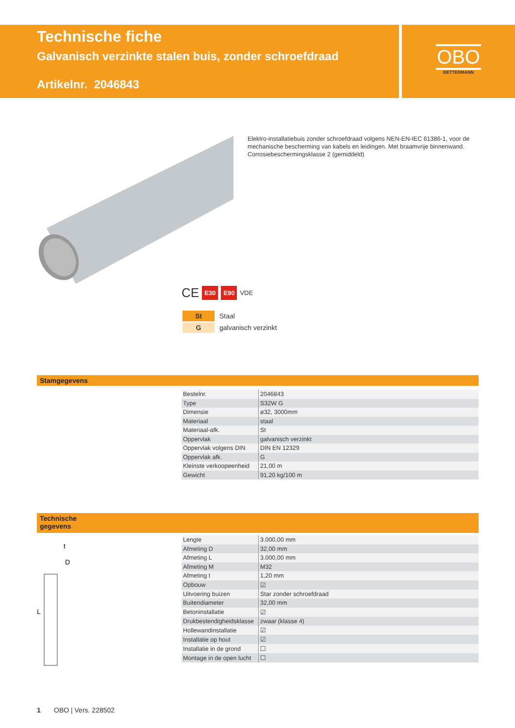Technische fiche
Galvanisch verzinkte stalen buis, zonder schroefdraad
Artikelnr. 2046843
OBO
BETTERMANN
Elektro-installatiebuis zonder schroefdraad volgens NEN-EN-IEC 61386-1, voor de mechanische bescherming van kabels en leidingen. Met braamvrije binnenwand. Corrosiebeschermingsklasse 2 (gemiddeld)
CE E30 E90 VDE
| St | Staal |
| G | galvanisch verzinkt |
Stamgegevens
| Bestelnr. | 2046843 |
| Type | S32W G |
| Dimensie | ø32, 3000mm |
| Materiaal | staal |
| Materiaal-afk. | St |
| Oppervlak | galvanisch verzinkt |
| Oppervlak volgens DIN | DIN EN 12329 |
| Oppervlak afk. | G |
| Kleinste verkoopeenheid | 21,00 m |
| Gewicht | 91,20 kg/100 m |
Technische
gegevens
t
D
L
| Lengte | 3.000,00 mm |
| Afmeting D | 32,00 mm |
| Afmeting L | 3.000,00 mm |
| Afmeting M | M32 |
| Afmeting t | 1,20 mm |
| Opbouw | ☑ |
| Uitvoering buizen | Star zonder schroefdraad |
| Buitendiameter | 32,00 mm |
| Betoninstallatie | ☑ |
| Drukbestendigheidsklasse | zwaar (klasse 4) |
| Hollewandinstallatie | ☑ |
| Installatie op hout | ☑ |
| Installatie in de grond | ☐ |
| Montage in de open lucht | ☐ |
1 OBO | Vers. 228502